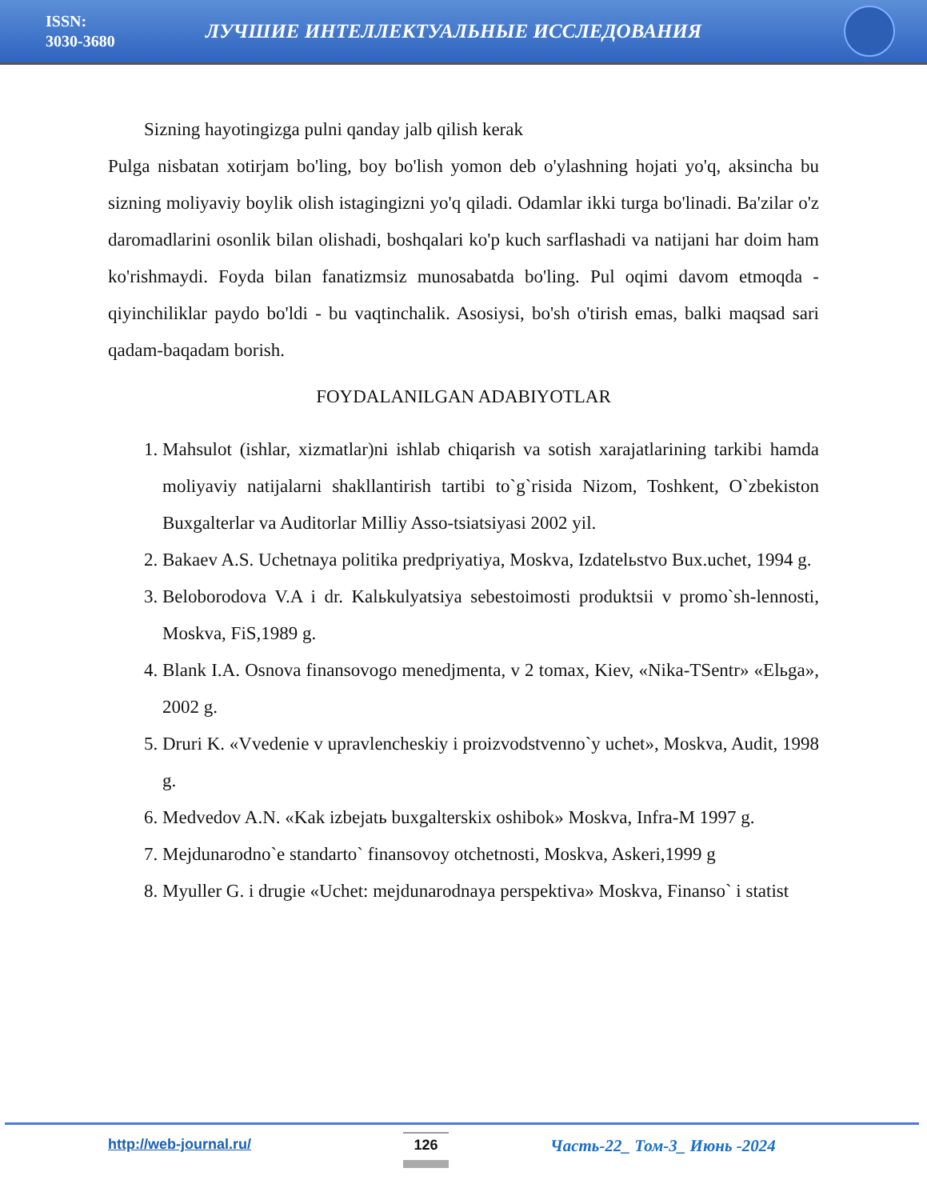ISSN:
3030-3680
ЛУЧШИЕ ИНТЕЛЛЕКТУАЛЬНЫЕ ИССЛЕДОВАНИЯ
Sizning hayotingizga pulni qanday jalb qilish kerak
Pulga nisbatan xotirjam bo'ling, boy bo'lish yomon deb o'ylashning hojati yo'q, aksincha bu sizning moliyaviy boylik olish istagingizni yo'q qiladi. Odamlar ikki turga bo'linadi. Ba'zilar o'z daromadlarini osonlik bilan olishadi, boshqalari ko'p kuch sarflashadi va natijani har doim ham ko'rishmaydi. Foyda bilan fanatizmsiz munosabatda bo'ling. Pul oqimi davom etmoqda - qiyinchiliklar paydo bo'ldi - bu vaqtinchalik. Asosiysi, bo'sh o'tirish emas, balki maqsad sari qadam-baqadam borish.
FOYDALANILGAN ADABIYOTLAR
1. Mahsulot (ishlar, xizmatlar)ni ishlab chiqarish va sotish xarajatlarining tarkibi hamda moliyaviy natijalarni shakllantirish tartibi to`g`risida Nizom, Toshkent, O`zbekiston Buxgalterlar va Auditorlar Milliy Asso-tsiatsiyasi 2002 yil.
2. Bakaev A.S. Uchetnaya politika predpriyatiya, Moskva, Izdatelьstvo Bux.uchet, 1994 g.
3. Beloborodova V.A i dr. Kalьkulyatsiya sebestoimosti produktsii v promo`sh-lennosti, Moskva, FiS,1989 g.
4. Blank I.A. Osnova finansovogo menedjmenta, v 2 tomax, Kiev, «Nika-TSentr» «Elьga», 2002 g.
5. Druri K. «Vvedenie v upravlencheskiy i proizvodstvenno`y uchet», Moskva, Audit, 1998 g.
6. Medvedov A.N. «Kak izbejatь buxgalterskix oshibok» Moskva, Infra-M 1997 g.
7. Mejdunarodno`e standarto` finansovoy otchetnosti, Moskva, Askeri,1999 g
8. Myuller G. i drugie «Uchet: mejdunarodnaya perspektiva» Moskva, Finanso` i statist
http://web-journal.ru/ 126 Часть-22_ Том-3_ Июнь -2024